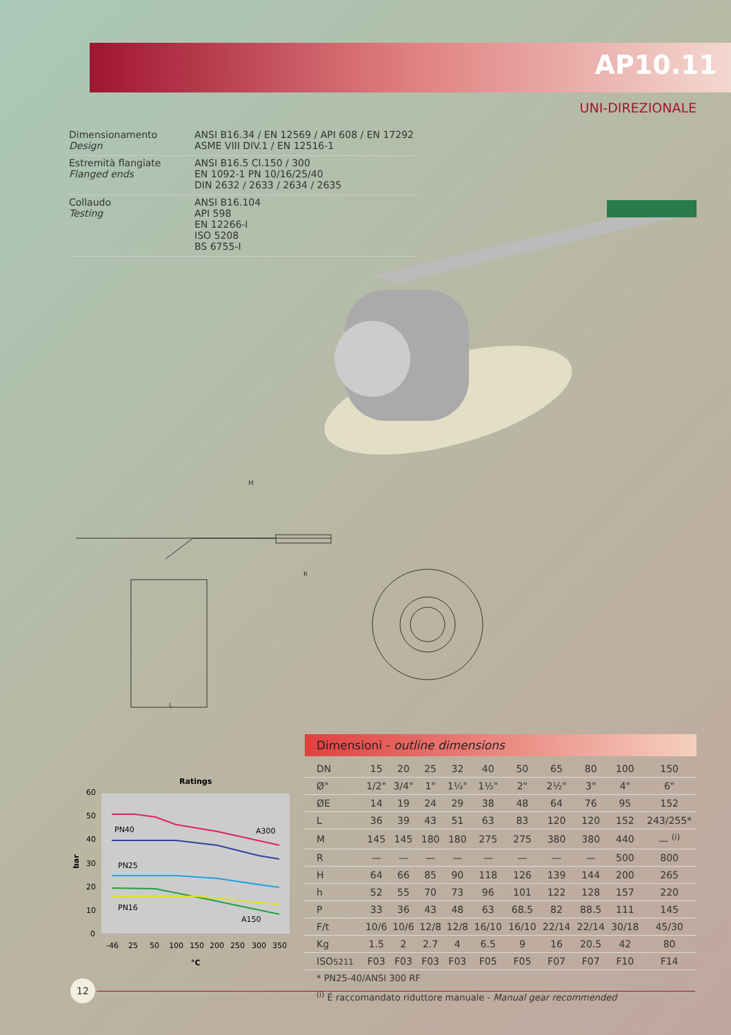AP10.11
UNI-DIREZIONALE
Dimensionamento
Design
ANSI B16.34 / EN 12569 / API 608 / EN 17292
ASME VIII DIV.1 / EN 12516-1
Estremità flangiate
Flanged ends
ANSI B16.5 Cl.150 / 300
EN 1092-1 PN 10/16/25/40
DIN 2632 / 2633 / 2634 / 2635
Collaudo
Testing
ANSI B16.104
API 598
EN 12266-I
ISO 5208
BS 6755-I
M
R
L
Ratings
60
50
40
30
20
10
0
bar
PN40
A300
PN25
PN16
A150
-46
25
50
100
150
200
250
300
350
°C
Dimensioni - outline dimensions
| DN | 15 | 20 | 25 | 32 | 40 | 50 | 65 | 80 | 100 | 150 |
| Ø" | 1/2" | 3/4" | 1" | 1¼" | 1½" | 2" | 2½" | 3" | 4" | 6" |
| ØE | 14 | 19 | 24 | 29 | 38 | 48 | 64 | 76 | 95 | 152 |
| L | 36 | 39 | 43 | 51 | 63 | 83 | 120 | 120 | 152 | 243/255* |
| M | 145 | 145 | 180 | 180 | 275 | 275 | 380 | 380 | 440 | — <sup>(i)</sup> |
| R | — | — | — | — | — | — | — | — | 500 | 800 |
| H | 64 | 66 | 85 | 90 | 118 | 126 | 139 | 144 | 200 | 265 |
| h | 52 | 55 | 70 | 73 | 96 | 101 | 122 | 128 | 157 | 220 |
| P | 33 | 36 | 43 | 48 | 63 | 68.5 | 82 | 88.5 | 111 | 145 |
| F/t | 10/6 | 10/6 | 12/8 | 12/8 | 16/10 | 16/10 | 22/14 | 22/14 | 30/18 | 45/30 |
| Kg | 1.5 | 2 | 2.7 | 4 | 6.5 | 9 | 16 | 20.5 | 42 | 80 |
| ISO 5211 | F03 | F03 | F03 | F03 | F05 | F05 | F07 | F07 | F10 | F14 |
* PN25-40/ANSI 300 RF
<sup>(i)</sup> É raccomandato riduttore manuale - Manual gear recommended
12